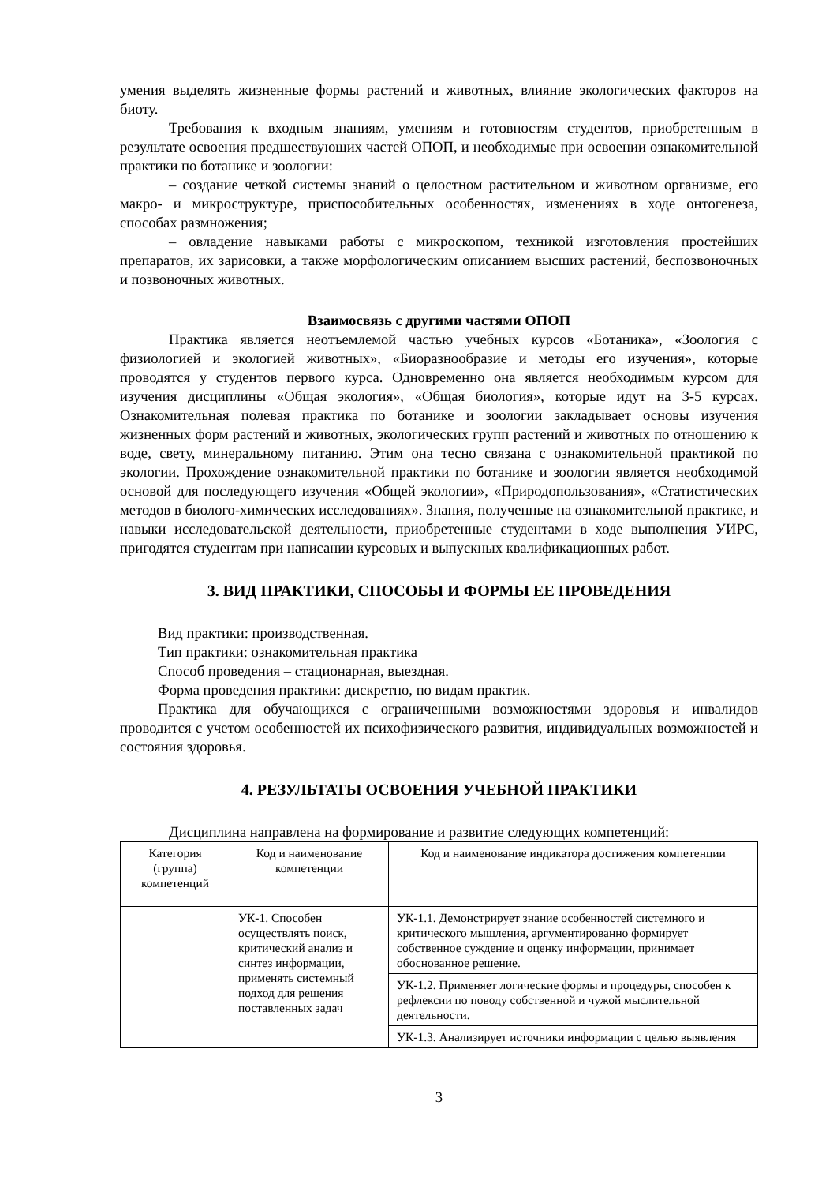умения выделять жизненные формы растений и животных, влияние экологических факторов на биоту.
Требования к входным знаниям, умениям и готовностям студентов, приобретенным в результате освоения предшествующих частей ОПОП, и необходимые при освоении ознакомительной практики по ботанике и зоологии:
– создание четкой системы знаний о целостном растительном и животном организме, его макро- и микроструктуре, приспособительных особенностях, изменениях в ходе онтогенеза, способах размножения;
– овладение навыками работы с микроскопом, техникой изготовления простейших препаратов, их зарисовки, а также морфологическим описанием высших растений, беспозвоночных и позвоночных животных.
Взаимосвязь с другими частями ОПОП
Практика является неотъемлемой частью учебных курсов «Ботаника», «Зоология с физиологией и экологией животных», «Биоразнообразие и методы его изучения», которые проводятся у студентов первого курса. Одновременно она является необходимым курсом для изучения дисциплины «Общая экология», «Общая биология», которые идут на 3-5 курсах. Ознакомительная полевая практика по ботанике и зоологии закладывает основы изучения жизненных форм растений и животных, экологических групп растений и животных по отношению к воде, свету, минеральному питанию. Этим она тесно связана с ознакомительной практикой по экологии. Прохождение ознакомительной практики по ботанике и зоологии является необходимой основой для последующего изучения «Общей экологии», «Природопользования», «Статистических методов в биолого-химических исследованиях». Знания, полученные на ознакомительной практике, и навыки исследовательской деятельности, приобретенные студентами в ходе выполнения УИРС, пригодятся студентам при написании курсовых и выпускных квалификационных работ.
3. ВИД ПРАКТИКИ, СПОСОБЫ И ФОРМЫ ЕЕ ПРОВЕДЕНИЯ
Вид практики: производственная.
Тип практики: ознакомительная практика
Способ проведения – стационарная, выездная.
Форма проведения практики: дискретно, по видам практик.
Практика для обучающихся с ограниченными возможностями здоровья и инвалидов проводится с учетом особенностей их психофизического развития, индивидуальных возможностей и состояния здоровья.
4. РЕЗУЛЬТАТЫ ОСВОЕНИЯ УЧЕБНОЙ ПРАКТИКИ
Дисциплина направлена на формирование и развитие следующих компетенций:
| Категория (группа) компетенций | Код и наименование компетенции | Код и наименование индикатора достижения компетенции |
| --- | --- | --- |
| | УК-1. Способен осуществлять поиск, критический анализ и синтез информации, применять системный подход для решения поставленных задач | УК-1.1. Демонстрирует знание особенностей системного и критического мышления, аргументированно формирует собственное суждение и оценку информации, принимает обоснованное решение. |
| | | УК-1.2. Применяет логические формы и процедуры, способен к рефлексии по поводу собственной и чужой мыслительной деятельности. |
| | | УК-1.3. Анализирует источники информации с целью выявления |
3